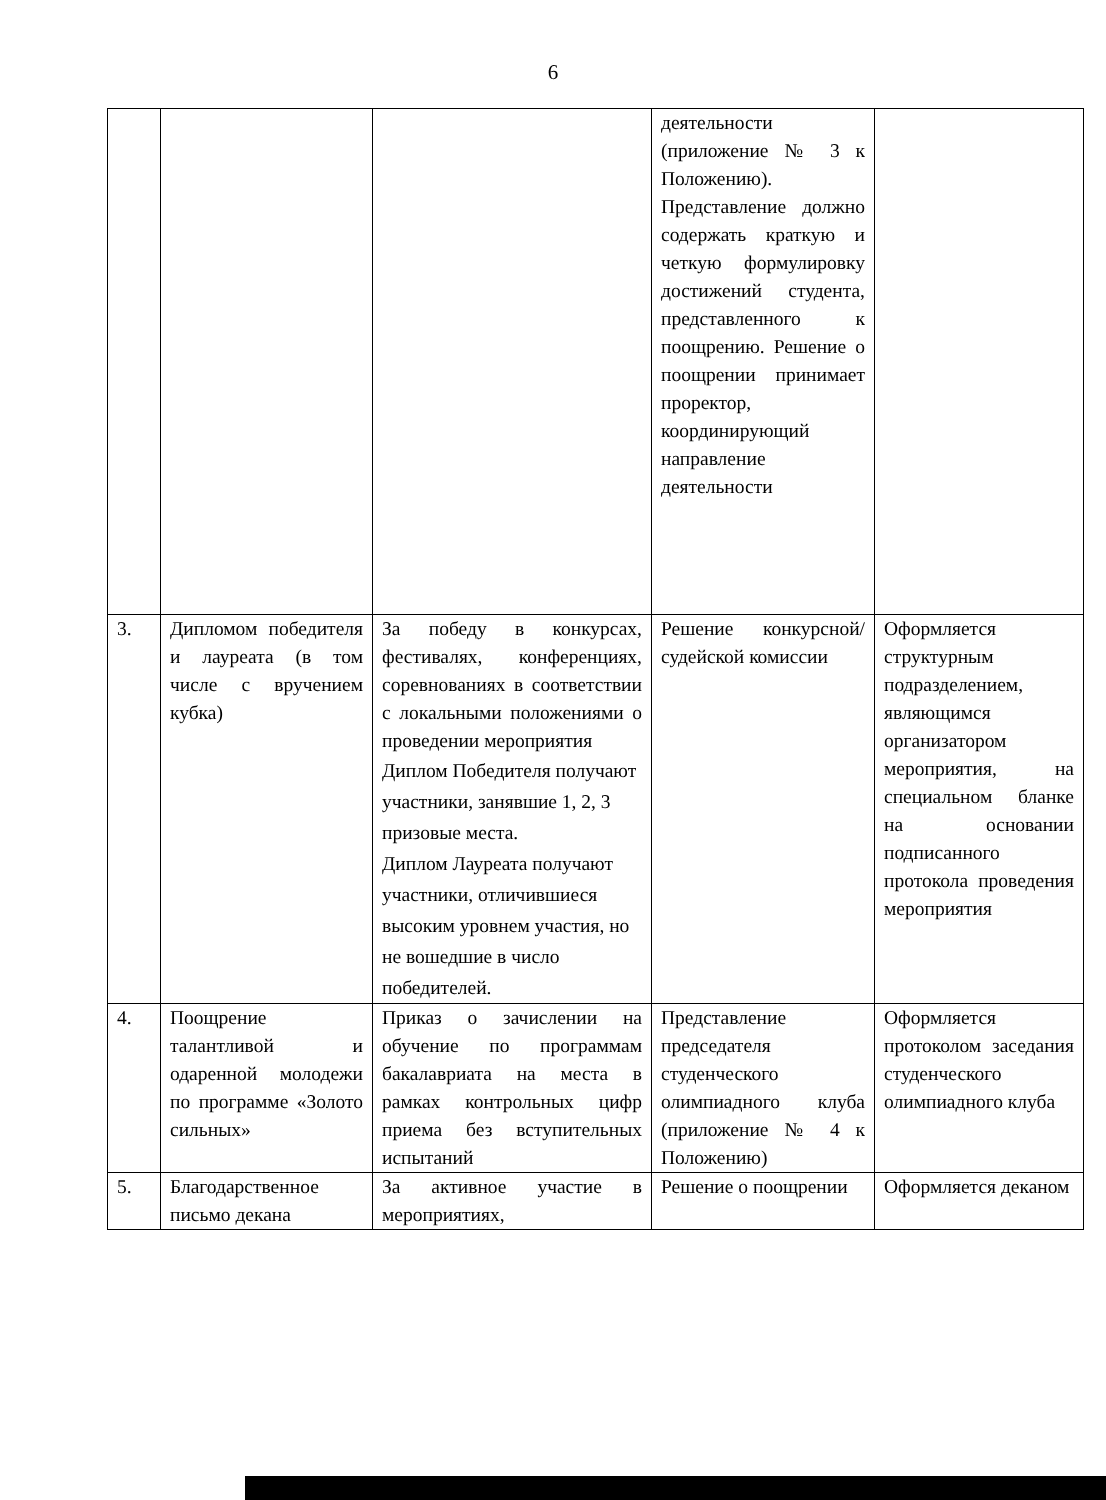6
| | | | деятельности (приложение № 3 к Положению). Представление должно содержать краткую и четкую формулировку достижений студента, представленного к поощрению. Решение о поощрении принимает проректор, координирующий направление деятельности | |
| 3. | Дипломом победителя и лауреата (в том числе с вручением кубка) | За победу в конкурсах, фестивалях, конференциях, соревнованиях в соответствии с локальными положениями о проведении мероприятия Диплом Победителя получают участники, занявшие 1, 2, 3 призовые места. Диплом Лауреата получают участники, отличившиеся высоким уровнем участия, но не вошедшие в число победителей. | Решение конкурсной/судейской комиссии | Оформляется структурным подразделением, являющимся организатором мероприятия, на специальном бланке на основании подписанного протокола проведения мероприятия |
| 4. | Поощрение талантливой и одаренной молодежи по программе «Золото сильных» | Приказ о зачислении на обучение по программам бакалавриата на места в рамках контрольных цифр приема без вступительных испытаний | Представление председателя студенческого олимпиадного клуба (приложение № 4 к Положению) | Оформляется протоколом заседания студенческого олимпиадного клуба |
| 5. | Благодарственное письмо декана | За активное участие в мероприятиях, | Решение о поощрении | Оформляется деканом |